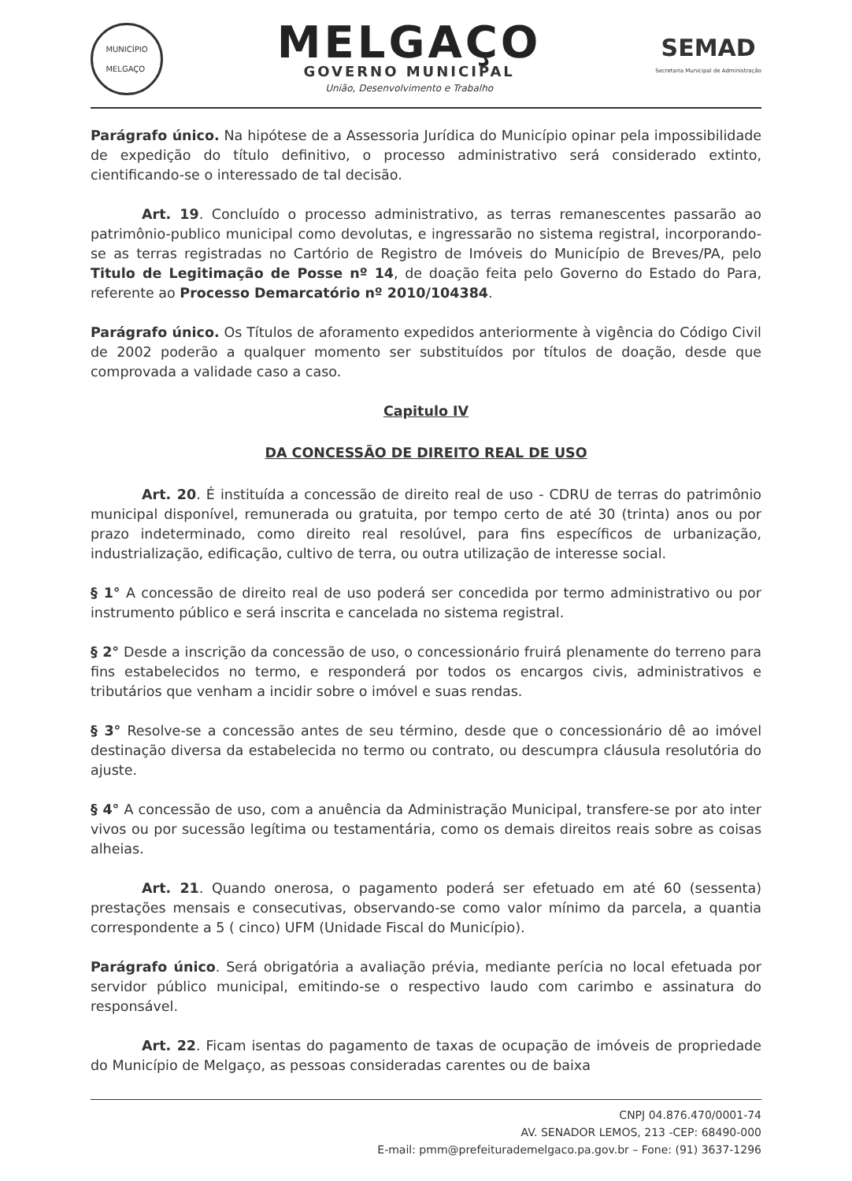MUNICÍPIO
MELGAÇO
MELGAÇO
GOVERNO MUNICIPAL
União, Desenvolvimento e Trabalho
SEMAD
Secretaria Municipal de Administração
Parágrafo único. Na hipótese de a Assessoria Jurídica do Município opinar pela impossibilidade de expedição do título definitivo, o processo administrativo será considerado extinto, cientificando-se o interessado de tal decisão.
Art. 19. Concluído o processo administrativo, as terras remanescentes passarão ao patrimônio-publico municipal como devolutas, e ingressarão no sistema registral, incorporando-se as terras registradas no Cartório de Registro de Imóveis do Município de Breves/PA, pelo Titulo de Legitimação de Posse nº 14, de doação feita pelo Governo do Estado do Para, referente ao Processo Demarcatório nº 2010/104384.
Parágrafo único. Os Títulos de aforamento expedidos anteriormente à vigência do Código Civil de 2002 poderão a qualquer momento ser substituídos por títulos de doação, desde que comprovada a validade caso a caso.
Capitulo IV
DA CONCESSÃO DE DIREITO REAL DE USO
Art. 20. É instituída a concessão de direito real de uso - CDRU de terras do patrimônio municipal disponível, remunerada ou gratuita, por tempo certo de até 30 (trinta) anos ou por prazo indeterminado, como direito real resolúvel, para fins específicos de urbanização, industrialização, edificação, cultivo de terra, ou outra utilização de interesse social.
§ 1° A concessão de direito real de uso poderá ser concedida por termo administrativo ou por instrumento público e será inscrita e cancelada no sistema registral.
§ 2° Desde a inscrição da concessão de uso, o concessionário fruirá plenamente do terreno para fins estabelecidos no termo, e responderá por todos os encargos civis, administrativos e tributários que venham a incidir sobre o imóvel e suas rendas.
§ 3° Resolve-se a concessão antes de seu término, desde que o concessionário dê ao imóvel destinação diversa da estabelecida no termo ou contrato, ou descumpra cláusula resolutória do ajuste.
§ 4° A concessão de uso, com a anuência da Administração Municipal, transfere-se por ato inter vivos ou por sucessão legítima ou testamentária, como os demais direitos reais sobre as coisas alheias.
Art. 21. Quando onerosa, o pagamento poderá ser efetuado em até 60 (sessenta) prestações mensais e consecutivas, observando-se como valor mínimo da parcela, a quantia correspondente a 5 ( cinco) UFM (Unidade Fiscal do Município).
Parágrafo único. Será obrigatória a avaliação prévia, mediante perícia no local efetuada por servidor público municipal, emitindo-se o respectivo laudo com carimbo e assinatura do responsável.
Art. 22. Ficam isentas do pagamento de taxas de ocupação de imóveis de propriedade do Município de Melgaço, as pessoas consideradas carentes ou de baixa
CNPJ 04.876.470/0001-74
AV. SENADOR LEMOS, 213 -CEP: 68490-000
E-mail: pmm@prefeiturademelgaco.pa.gov.br – Fone: (91) 3637-1296